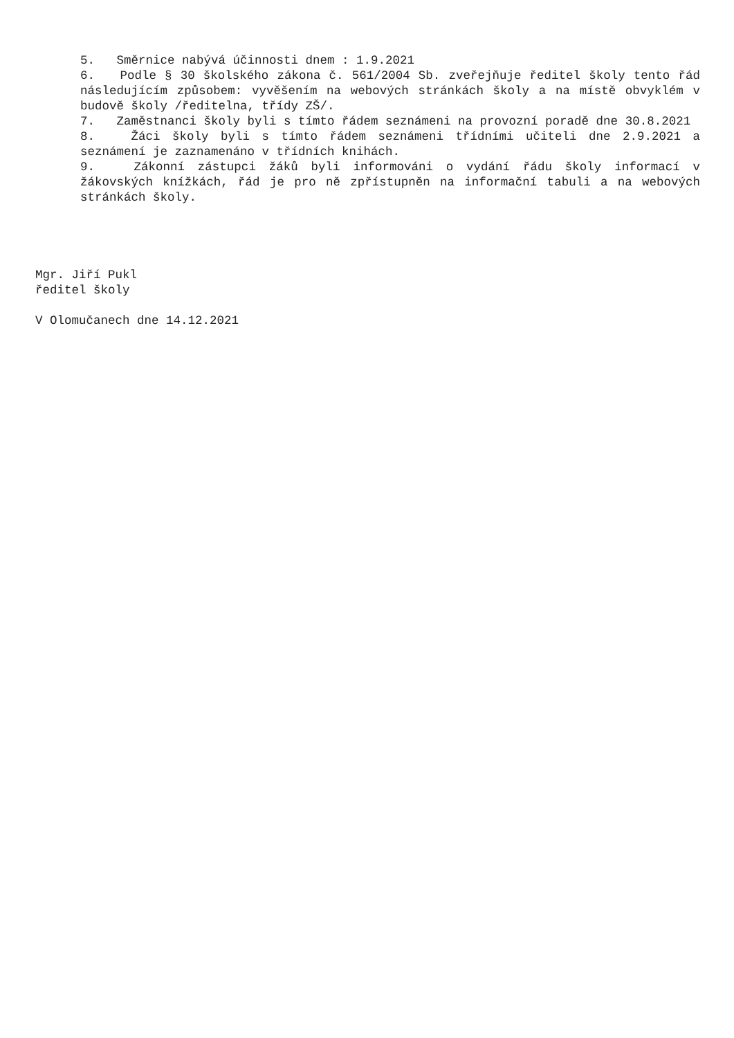5. Směrnice nabývá účinnosti dnem : 1.9.2021
6. Podle § 30 školského zákona č. 561/2004 Sb. zveřejňuje ředitel školy tento řád následujícím způsobem: vyvěšením na webových stránkách školy a na místě obvyklém v budově školy /ředitelna, třídy ZŠ/.
7. Zaměstnanci školy byli s tímto řádem seznámeni na provozní poradě dne 30.8.2021
8. Žáci školy byli s tímto řádem seznámeni třídními učiteli dne 2.9.2021 a seznámení je zaznamenáno v třídních knihách.
9. Zákonní zástupci žáků byli informováni o vydání řádu školy informací v žákovských knížkách, řád je pro ně zpřístupněn na informační tabuli a na webových stránkách školy.
Mgr. Jiří Pukl
ředitel školy
V Olomučanech dne 14.12.2021